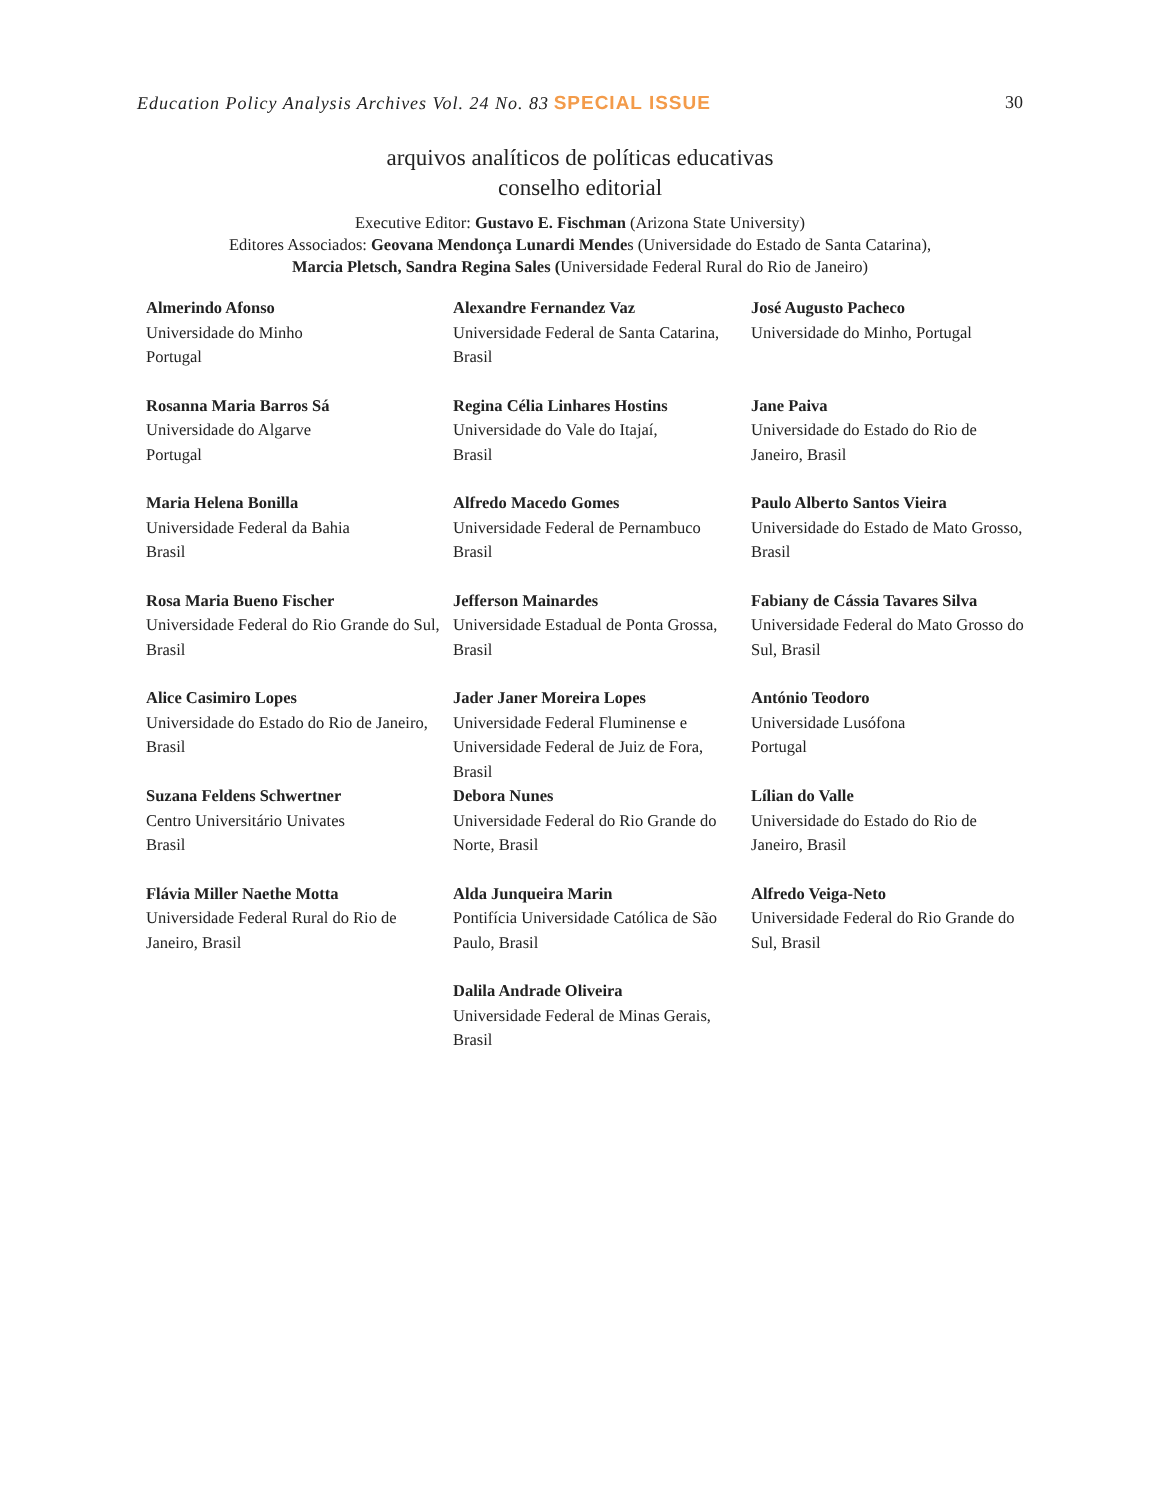Education Policy Analysis Archives Vol. 24 No. 83 SPECIAL ISSUE 30
arquivos analíticos de políticas educativas
conselho editorial
Executive Editor: Gustavo E. Fischman (Arizona State University)
Editores Associados: Geovana Mendonça Lunardi Mendes (Universidade do Estado de Santa Catarina),
Marcia Pletsch, Sandra Regina Sales (Universidade Federal Rural do Rio de Janeiro)
| Almerindo Afonso Universidade do Minho Portugal | Alexandre Fernandez Vaz Universidade Federal de Santa Catarina, Brasil | José Augusto Pacheco Universidade do Minho, Portugal |
| Rosanna Maria Barros Sá Universidade do Algarve Portugal | Regina Célia Linhares Hostins Universidade do Vale do Itajaí, Brasil | Jane Paiva Universidade do Estado do Rio de Janeiro, Brasil |
| Maria Helena Bonilla Universidade Federal da Bahia Brasil | Alfredo Macedo Gomes Universidade Federal de Pernambuco Brasil | Paulo Alberto Santos Vieira Universidade do Estado de Mato Grosso, Brasil |
| Rosa Maria Bueno Fischer Universidade Federal do Rio Grande do Sul, Brasil | Jefferson Mainardes Universidade Estadual de Ponta Grossa, Brasil | Fabiany de Cássia Tavares Silva Universidade Federal do Mato Grosso do Sul, Brasil |
| Alice Casimiro Lopes Universidade do Estado do Rio de Janeiro, Brasil | Jader Janer Moreira Lopes Universidade Federal Fluminense e Universidade Federal de Juiz de Fora, Brasil | António Teodoro Universidade Lusófona Portugal |
| Suzana Feldens Schwertner Centro Universitário Univates Brasil | Debora Nunes Universidade Federal do Rio Grande do Norte, Brasil | Lílian do Valle Universidade do Estado do Rio de Janeiro, Brasil |
| Flávia Miller Naethe Motta Universidade Federal Rural do Rio de Janeiro, Brasil | Alda Junqueira Marin Pontifícia Universidade Católica de São Paulo, Brasil | Alfredo Veiga-Neto Universidade Federal do Rio Grande do Sul, Brasil |
| | Dalila Andrade Oliveira Universidade Federal de Minas Gerais, Brasil | |